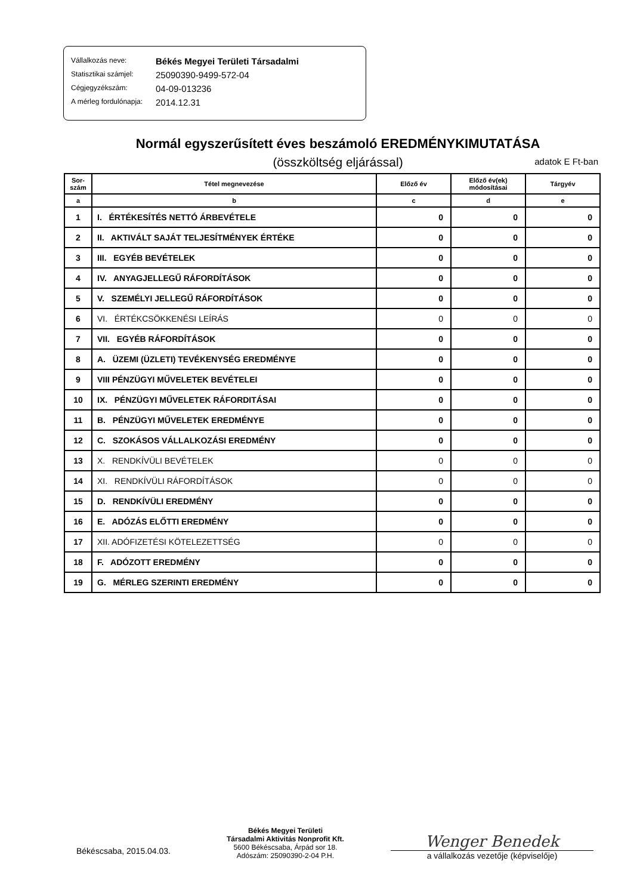Vállalkozás neve: Békés Megyei Területi Társadalmi
Statisztikai számjel: 25090390-9499-572-04
Cégjegyzékszám: 04-09-013236
A mérleg fordulónapja: 2014.12.31
Normál egyszerűsített éves beszámoló EREDMÉNYKIMUTATÁSA
(összköltség eljárással) adatok E Ft-ban
| Sor- szám | Tétel megnevezése | Előző év | Előző év(ek) módosításai | Tárgyév |
| --- | --- | --- | --- | --- |
| a | b | c | d | e |
| 1 | I. ÉRTÉKESÍTÉS NETTÓ ÁRBEVÉTELE | 0 | 0 | 0 |
| 2 | II. AKTIVÁLT SAJÁT TELJESÍTMÉNYEK ÉRTÉKE | 0 | 0 | 0 |
| 3 | III. EGYÉB BEVÉTELEK | 0 | 0 | 0 |
| 4 | IV. ANYAGJELLEGŰ RÁFORDÍTÁSOK | 0 | 0 | 0 |
| 5 | V. SZEMÉLYI JELLEGŰ RÁFORDÍTÁSOK | 0 | 0 | 0 |
| 6 | VI. ÉRTÉKCSÖKKENÉSI LEÍRÁS | 0 | 0 | 0 |
| 7 | VII. EGYÉB RÁFORDÍTÁSOK | 0 | 0 | 0 |
| 8 | A. ÜZEMI (ÜZLETI) TEVÉKENYSÉG EREDMÉNYE | 0 | 0 | 0 |
| 9 | VIII PÉNZÜGYI MŰVELETEK BEVÉTELEI | 0 | 0 | 0 |
| 10 | IX. PÉNZÜGYI MŰVELETEK RÁFORDITÁSAI | 0 | 0 | 0 |
| 11 | B. PÉNZÜGYI MŰVELETEK EREDMÉNYE | 0 | 0 | 0 |
| 12 | C. SZOKÁSOS VÁLLALKOZÁSI EREDMÉNY | 0 | 0 | 0 |
| 13 | X. RENDKÍVÜLI BEVÉTELEK | 0 | 0 | 0 |
| 14 | XI. RENDKÍVÜLI RÁFORDÍTÁSOK | 0 | 0 | 0 |
| 15 | D. RENDKÍVÜLI EREDMÉNY | 0 | 0 | 0 |
| 16 | E. ADÓZÁS ELŐTTI EREDMÉNY | 0 | 0 | 0 |
| 17 | XII. ADÓFIZETÉSI KÖTELEZETTSÉG | 0 | 0 | 0 |
| 18 | F. ADÓZOTT EREDMÉNY | 0 | 0 | 0 |
| 19 | G. MÉRLEG SZERINTI EREDMÉNY | 0 | 0 | 0 |
Békéscsaba, 2015.04.03.
Békés Megyei Területi
Társadalmi Aktivitás Nonprofit Kft.
5600 Békéscsaba, Árpád sor 18.
Adószám: 25090390-2-04 P.H.
Wenger Benedek
a vállalkozás vezetője (képviselője)